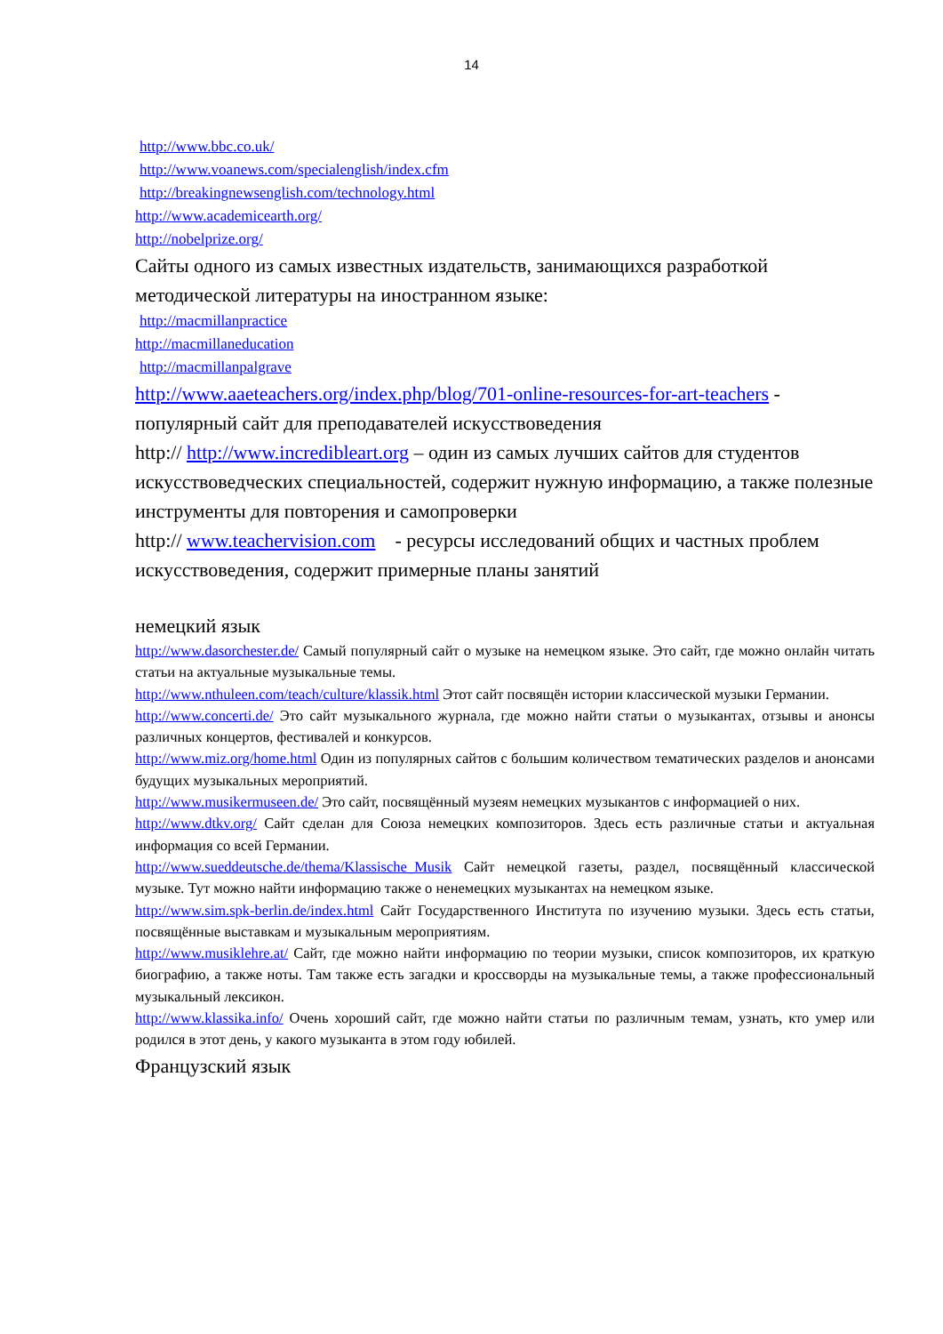14
http://www.bbc.co.uk/
http://www.voanews.com/specialenglish/index.cfm
http://breakingnewsenglish.com/technology.html
http://www.academicearth.org/
http://nobelprize.org/
Сайты одного из самых известных издательств, занимающихся разработкой методической литературы на иностранном языке:
http://macmillanpractice
http://macmillaneducation
http://macmillanpalgrave
http://www.aaeteachers.org/index.php/blog/701-online-resources-for-art-teachers - популярный сайт для преподавателей искусствоведения
http:// http://www.incredibleart.org – один из самых лучших сайтов для студентов искусствоведческих специальностей, содержит нужную информацию, а также полезные инструменты для повторения и самопроверки
http:// www.teachervision.com - ресурсы исследований общих и частных проблем искусствоведения, содержит примерные планы занятий
немецкий язык
http://www.dasorchester.de/ Самый популярный сайт о музыке на немецком языке. Это сайт, где можно онлайн читать статьи на актуальные музыкальные темы.
http://www.nthuleen.com/teach/culture/klassik.html Этот сайт посвящён истории классической музыки Германии.
http://www.concerti.de/ Это сайт музыкального журнала, где можно найти статьи о музыкантах, отзывы и анонсы различных концертов, фестивалей и конкурсов.
http://www.miz.org/home.html Один из популярных сайтов с большим количеством тематических разделов и анонсами будущих музыкальных мероприятий.
http://www.musikermuseen.de/ Это сайт, посвящённый музеям немецких музыкантов с информацией о них.
http://www.dtkv.org/ Сайт сделан для Союза немецких композиторов. Здесь есть различные статьи и актуальная информация со всей Германии.
http://www.sueddeutsche.de/thema/Klassische_Musik Сайт немецкой газеты, раздел, посвящённый классической музыке. Тут можно найти информацию также о ненемецких музыкантах на немецком языке.
http://www.sim.spk-berlin.de/index.html Сайт Государственного Института по изучению музыки. Здесь есть статьи, посвящённые выставкам и музыкальным мероприятиям.
http://www.musiklehre.at/ Сайт, где можно найти информацию по теории музыки, список композиторов, их краткую биографию, а также ноты. Там также есть загадки и кроссворды на музыкальные темы, а также профессиональный музыкальный лексикон.
http://www.klassika.info/ Очень хороший сайт, где можно найти статьи по различным темам, узнать, кто умер или родился в этот день, у какого музыканта в этом году юбилей.
Французский язык